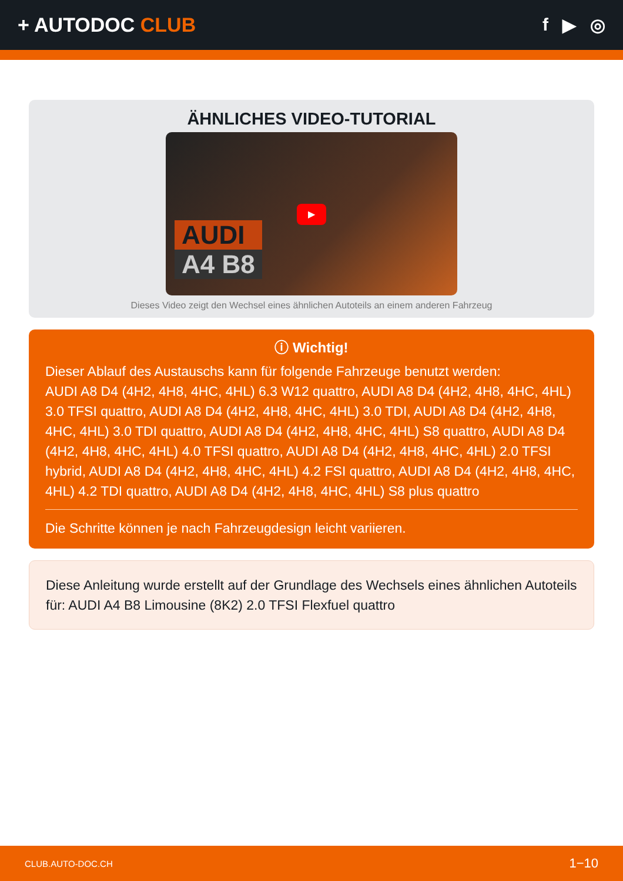+ AUTODOC CLUB f ▶ ◎
ÄHNLICHES VIDEO-TUTORIAL
AUDI
A4 B8
▶
Dieses Video zeigt den Wechsel eines ähnlichen Autoteils an einem anderen Fahrzeug
ⓘ Wichtig!
Dieser Ablauf des Austauschs kann für folgende Fahrzeuge benutzt werden:
AUDI A8 D4 (4H2, 4H8, 4HC, 4HL) 6.3 W12 quattro, AUDI A8 D4 (4H2, 4H8, 4HC, 4HL) 3.0 TFSI quattro, AUDI A8 D4 (4H2, 4H8, 4HC, 4HL) 3.0 TDI, AUDI A8 D4 (4H2, 4H8, 4HC, 4HL) 3.0 TDI quattro, AUDI A8 D4 (4H2, 4H8, 4HC, 4HL) S8 quattro, AUDI A8 D4 (4H2, 4H8, 4HC, 4HL) 4.0 TFSI quattro, AUDI A8 D4 (4H2, 4H8, 4HC, 4HL) 2.0 TFSI hybrid, AUDI A8 D4 (4H2, 4H8, 4HC, 4HL) 4.2 FSI quattro, AUDI A8 D4 (4H2, 4H8, 4HC, 4HL) 4.2 TDI quattro, AUDI A8 D4 (4H2, 4H8, 4HC, 4HL) S8 plus quattro
Die Schritte können je nach Fahrzeugdesign leicht variieren.
Diese Anleitung wurde erstellt auf der Grundlage des Wechsels eines ähnlichen Autoteils für: AUDI A4 B8 Limousine (8K2) 2.0 TFSI Flexfuel quattro
CLUB.AUTO-DOC.CH 1−10